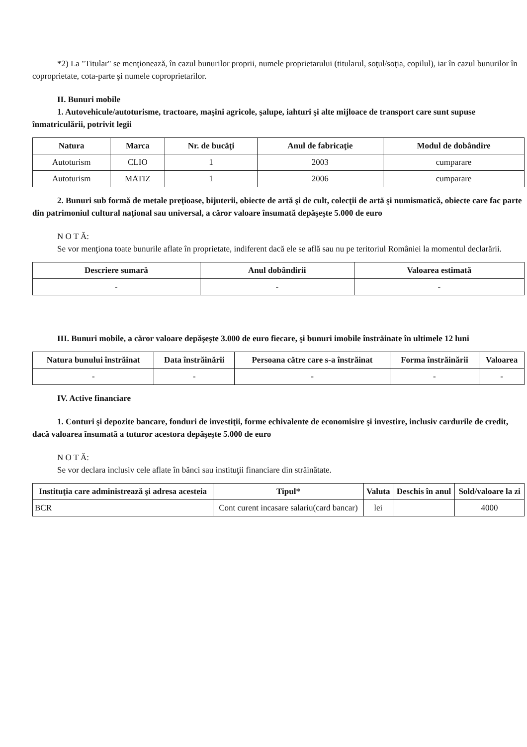*2) La "Titular" se menţionează, în cazul bunurilor proprii, numele proprietarului (titularul, soţul/soţia, copilul), iar în cazul bunurilor în coproprietate, cota-parte şi numele coproprietarilor.
II. Bunuri mobile
1. Autovehicule/autoturisme, tractoare, maşini agricole, şalupe, iahturi şi alte mijloace de transport care sunt supuse înmatriculării, potrivit legii
| Natura | Marca | Nr. de bucăţi | Anul de fabricaţie | Modul de dobândire |
| --- | --- | --- | --- | --- |
| Autoturism | CLIO | 1 | 2003 | cumparare |
| Autoturism | MATIZ | 1 | 2006 | cumparare |
2. Bunuri sub formă de metale preţioase, bijuterii, obiecte de artă şi de cult, colecţii de artă şi numismatică, obiecte care fac parte din patrimoniul cultural naţional sau universal, a căror valoare însumată depăşeşte 5.000 de euro
N O T Ă:
Se vor menţiona toate bunurile aflate în proprietate, indiferent dacă ele se află sau nu pe teritoriul României la momentul declarării.
| Descriere sumară | Anul dobândirii | Valoarea estimată |
| --- | --- | --- |
| - | - | - |
III. Bunuri mobile, a căror valoare depăşeşte 3.000 de euro fiecare, şi bunuri imobile înstrăinate în ultimele 12 luni
| Natura bunului înstrăinat | Data înstrăinării | Persoana către care s-a înstrăinat | Forma înstrăinării | Valoarea |
| --- | --- | --- | --- | --- |
| - | - | - | - | - |
IV. Active financiare
1. Conturi şi depozite bancare, fonduri de investiţii, forme echivalente de economisire şi investire, inclusiv cardurile de credit, dacă valoarea însumată a tuturor acestora depăşeşte 5.000 de euro
N O T Ă:
Se vor declara inclusiv cele aflate în bănci sau instituţii financiare din străinătate.
| Instituţia care administrează şi adresa acesteia | Tipul* | Valuta | Deschis în anul | Sold/valoare la zi |
| --- | --- | --- | --- | --- |
| BCR | Cont curent incasare salariu(card bancar) | lei | | 4000 |